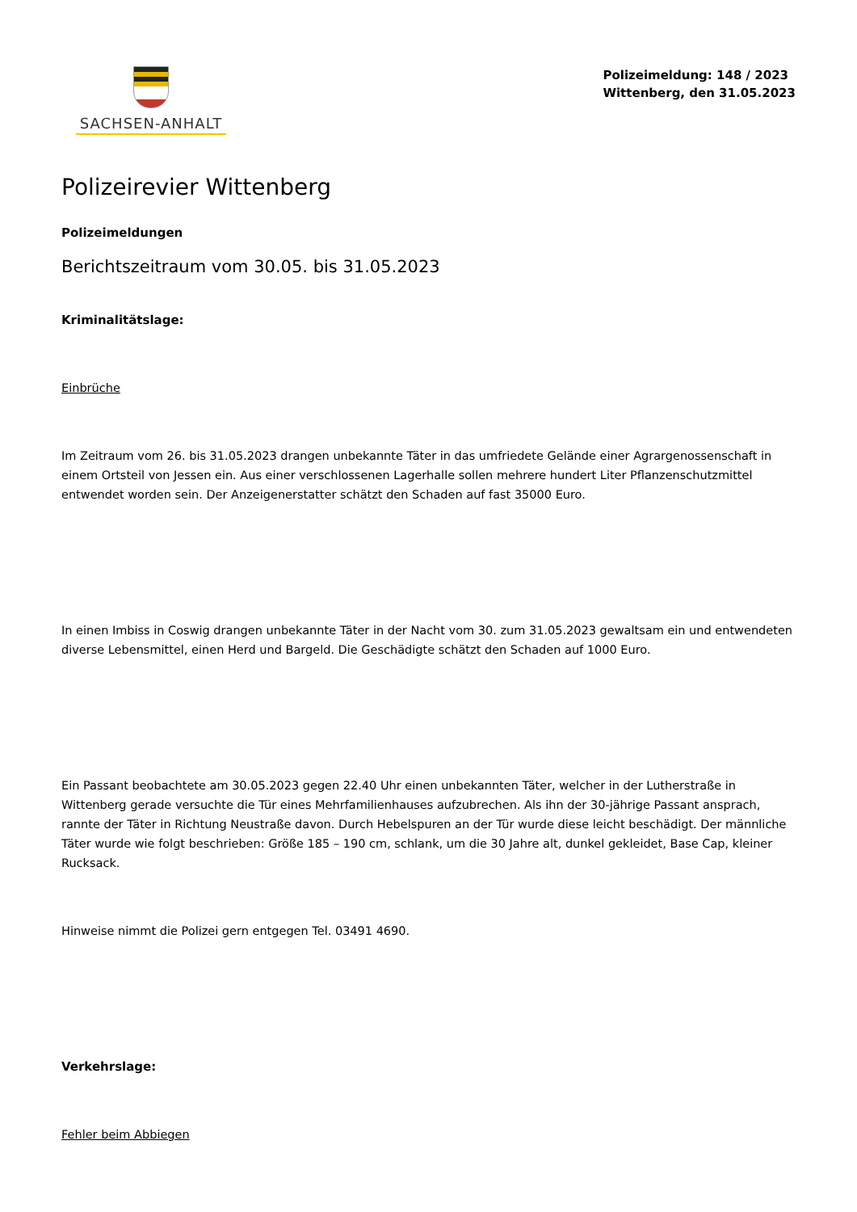SACHSEN-ANHALT
Polizeimeldung: 148 / 2023
Wittenberg, den 31.05.2023
Polizeirevier Wittenberg
Polizeimeldungen
Berichtszeitraum vom 30.05. bis 31.05.2023
Kriminalitätslage:
Einbrüche
Im Zeitraum vom 26. bis 31.05.2023 drangen unbekannte Täter in das umfriedete Gelände einer Agrargenossenschaft in einem Ortsteil von Jessen ein. Aus einer verschlossenen Lagerhalle sollen mehrere hundert Liter Pflanzenschutzmittel entwendet worden sein. Der Anzeigenerstatter schätzt den Schaden auf fast 35000 Euro.
In einen Imbiss in Coswig drangen unbekannte Täter in der Nacht vom 30. zum 31.05.2023 gewaltsam ein und entwendeten diverse Lebensmittel, einen Herd und Bargeld. Die Geschädigte schätzt den Schaden auf 1000 Euro.
Ein Passant beobachtete am 30.05.2023 gegen 22.40 Uhr einen unbekannten Täter, welcher in der Lutherstraße in Wittenberg gerade versuchte die Tür eines Mehrfamilienhauses aufzubrechen. Als ihn der 30-jährige Passant ansprach, rannte der Täter in Richtung Neustraße davon. Durch Hebelspuren an der Tür wurde diese leicht beschädigt. Der männliche Täter wurde wie folgt beschrieben: Größe 185 – 190 cm, schlank, um die 30 Jahre alt, dunkel gekleidet, Base Cap, kleiner Rucksack.
Hinweise nimmt die Polizei gern entgegen Tel. 03491 4690.
Verkehrslage:
Fehler beim Abbiegen